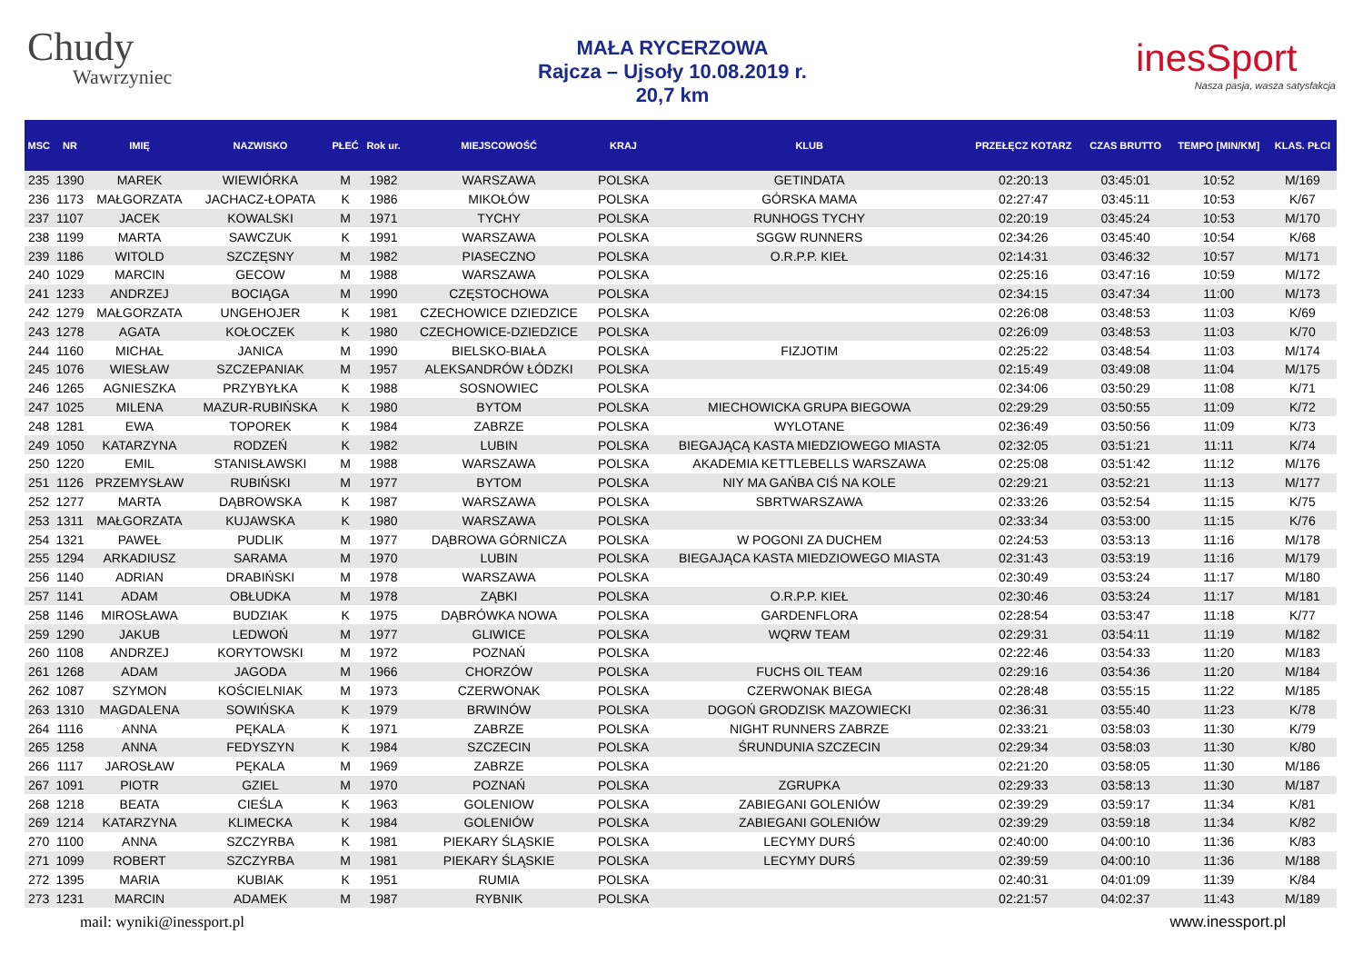Chudy
Wawrzyniec
MAŁA RYCERZOWA
Rajcza – Ujsoły 10.08.2019 r.
20,7 km
inesSport
Nasza pasja, wasza satysfakcja
| MSC | NR | IMIĘ | NAZWISKO | PŁEĆ | Rok ur. | MIEJSCOWOŚĆ | KRAJ | KLUB | PRZEŁĘCZ KOTARZ | CZAS BRUTTO | TEMPO [MIN/KM] | KLAS. PŁCI |
| --- | --- | --- | --- | --- | --- | --- | --- | --- | --- | --- | --- | --- |
| 235 | 1390 | MAREK | WIEWIÓRKA | M | 1982 | WARSZAWA | POLSKA | GETINDATA | 02:20:13 | 03:45:01 | 10:52 | M/169 |
| 236 | 1173 | MAŁGORZATA | JACHACZ-ŁOPATA | K | 1986 | MIKOŁÓW | POLSKA | GÓRSKA MAMA | 02:27:47 | 03:45:11 | 10:53 | K/67 |
| 237 | 1107 | JACEK | KOWALSKI | M | 1971 | TYCHY | POLSKA | RUNHOGS TYCHY | 02:20:19 | 03:45:24 | 10:53 | M/170 |
| 238 | 1199 | MARTA | SAWCZUK | K | 1991 | WARSZAWA | POLSKA | SGGW RUNNERS | 02:34:26 | 03:45:40 | 10:54 | K/68 |
| 239 | 1186 | WITOLD | SZCZĘSNY | M | 1982 | PIASECZNO | POLSKA | O.R.P.P. KIEŁ | 02:14:31 | 03:46:32 | 10:57 | M/171 |
| 240 | 1029 | MARCIN | GECOW | M | 1988 | WARSZAWA | POLSKA | | 02:25:16 | 03:47:16 | 10:59 | M/172 |
| 241 | 1233 | ANDRZEJ | BOCIĄGA | M | 1990 | CZĘSTOCHOWA | POLSKA | | 02:34:15 | 03:47:34 | 11:00 | M/173 |
| 242 | 1279 | MAŁGORZATA | UNGEHOJER | K | 1981 | CZECHOWICE DZIEDZICE | POLSKA | | 02:26:08 | 03:48:53 | 11:03 | K/69 |
| 243 | 1278 | AGATA | KOŁOCZEK | K | 1980 | CZECHOWICE-DZIEDZICE | POLSKA | | 02:26:09 | 03:48:53 | 11:03 | K/70 |
| 244 | 1160 | MICHAŁ | JANICA | M | 1990 | BIELSKO-BIAŁA | POLSKA | FIZJOTIM | 02:25:22 | 03:48:54 | 11:03 | M/174 |
| 245 | 1076 | WIESŁAW | SZCZEPANIAK | M | 1957 | ALEKSANDRÓW ŁÓDZKI | POLSKA | | 02:15:49 | 03:49:08 | 11:04 | M/175 |
| 246 | 1265 | AGNIESZKA | PRZYBYŁKA | K | 1988 | SOSNOWIEC | POLSKA | | 02:34:06 | 03:50:29 | 11:08 | K/71 |
| 247 | 1025 | MILENA | MAZUR-RUBIŃSKA | K | 1980 | BYTOM | POLSKA | MIECHOWICKA GRUPA BIEGOWA | 02:29:29 | 03:50:55 | 11:09 | K/72 |
| 248 | 1281 | EWA | TOPOREK | K | 1984 | ZABRZE | POLSKA | WYLOTANE | 02:36:49 | 03:50:56 | 11:09 | K/73 |
| 249 | 1050 | KATARZYNA | RODZEŃ | K | 1982 | LUBIN | POLSKA | BIEGAJĄCĄ KASTA MIEDZIOWEGO MIASTA | 02:32:05 | 03:51:21 | 11:11 | K/74 |
| 250 | 1220 | EMIL | STANISŁAWSKI | M | 1988 | WARSZAWA | POLSKA | AKADEMIA KETTLEBELLS WARSZAWA | 02:25:08 | 03:51:42 | 11:12 | M/176 |
| 251 | 1126 | PRZEMYSŁAW | RUBIŃSKI | M | 1977 | BYTOM | POLSKA | NIY MA GAŃBA CIŚ NA KOLE | 02:29:21 | 03:52:21 | 11:13 | M/177 |
| 252 | 1277 | MARTA | DĄBROWSKA | K | 1987 | WARSZAWA | POLSKA | SBRTWARSZAWA | 02:33:26 | 03:52:54 | 11:15 | K/75 |
| 253 | 1311 | MAŁGORZATA | KUJAWSKA | K | 1980 | WARSZAWA | POLSKA | | 02:33:34 | 03:53:00 | 11:15 | K/76 |
| 254 | 1321 | PAWEŁ | PUDLIK | M | 1977 | DĄBROWA GÓRNICZA | POLSKA | W POGONI ZA DUCHEM | 02:24:53 | 03:53:13 | 11:16 | M/178 |
| 255 | 1294 | ARKADIUSZ | SARAMA | M | 1970 | LUBIN | POLSKA | BIEGAJĄCA KASTA MIEDZIOWEGO MIASTA | 02:31:43 | 03:53:19 | 11:16 | M/179 |
| 256 | 1140 | ADRIAN | DRABIŃSKI | M | 1978 | WARSZAWA | POLSKA | | 02:30:49 | 03:53:24 | 11:17 | M/180 |
| 257 | 1141 | ADAM | OBŁUDKA | M | 1978 | ZĄBKI | POLSKA | O.R.P.P. KIEŁ | 02:30:46 | 03:53:24 | 11:17 | M/181 |
| 258 | 1146 | MIROSŁAWA | BUDZIAK | K | 1975 | DĄBRÓWKA NOWA | POLSKA | GARDENFLORA | 02:28:54 | 03:53:47 | 11:18 | K/77 |
| 259 | 1290 | JAKUB | LEDWOŃ | M | 1977 | GLIWICE | POLSKA | WQRW TEAM | 02:29:31 | 03:54:11 | 11:19 | M/182 |
| 260 | 1108 | ANDRZEJ | KORYTOWSKI | M | 1972 | POZNAŃ | POLSKA | | 02:22:46 | 03:54:33 | 11:20 | M/183 |
| 261 | 1268 | ADAM | JAGODA | M | 1966 | CHORZÓW | POLSKA | FUCHS OIL TEAM | 02:29:16 | 03:54:36 | 11:20 | M/184 |
| 262 | 1087 | SZYMON | KOŚCIELNIAK | M | 1973 | CZERWONAK | POLSKA | CZERWONAK BIEGA | 02:28:48 | 03:55:15 | 11:22 | M/185 |
| 263 | 1310 | MAGDALENA | SOWIŃSKA | K | 1979 | BRWINÓW | POLSKA | DOGOŃ GRODZISK MAZOWIECKI | 02:36:31 | 03:55:40 | 11:23 | K/78 |
| 264 | 1116 | ANNA | PĘKALA | K | 1971 | ZABRZE | POLSKA | NIGHT RUNNERS ZABRZE | 02:33:21 | 03:58:03 | 11:30 | K/79 |
| 265 | 1258 | ANNA | FEDYSZYN | K | 1984 | SZCZECIN | POLSKA | ŚRUNDUNIA SZCZECIN | 02:29:34 | 03:58:03 | 11:30 | K/80 |
| 266 | 1117 | JAROSŁAW | PĘKALA | M | 1969 | ZABRZE | POLSKA | | 02:21:20 | 03:58:05 | 11:30 | M/186 |
| 267 | 1091 | PIOTR | GZIEL | M | 1970 | POZNAŃ | POLSKA | ZGRUPKA | 02:29:33 | 03:58:13 | 11:30 | M/187 |
| 268 | 1218 | BEATA | CIEŚLA | K | 1963 | GOLENIOW | POLSKA | ZABIEGANI GOLENIÓW | 02:39:29 | 03:59:17 | 11:34 | K/81 |
| 269 | 1214 | KATARZYNA | KLIMECKA | K | 1984 | GOLENIÓW | POLSKA | ZABIEGANI GOLENIÓW | 02:39:29 | 03:59:18 | 11:34 | K/82 |
| 270 | 1100 | ANNA | SZCZYRBA | K | 1981 | PIEKARY ŚLĄSKIE | POLSKA | LECYMY DURŚ | 02:40:00 | 04:00:10 | 11:36 | K/83 |
| 271 | 1099 | ROBERT | SZCZYRBA | M | 1981 | PIEKARY ŚLĄSKIE | POLSKA | LECYMY DURŚ | 02:39:59 | 04:00:10 | 11:36 | M/188 |
| 272 | 1395 | MARIA | KUBIAK | K | 1951 | RUMIA | POLSKA | | 02:40:31 | 04:01:09 | 11:39 | K/84 |
| 273 | 1231 | MARCIN | ADAMEK | M | 1987 | RYBNIK | POLSKA | | 02:21:57 | 04:02:37 | 11:43 | M/189 |
mail: wyniki@inessport.pl www.inessport.pl